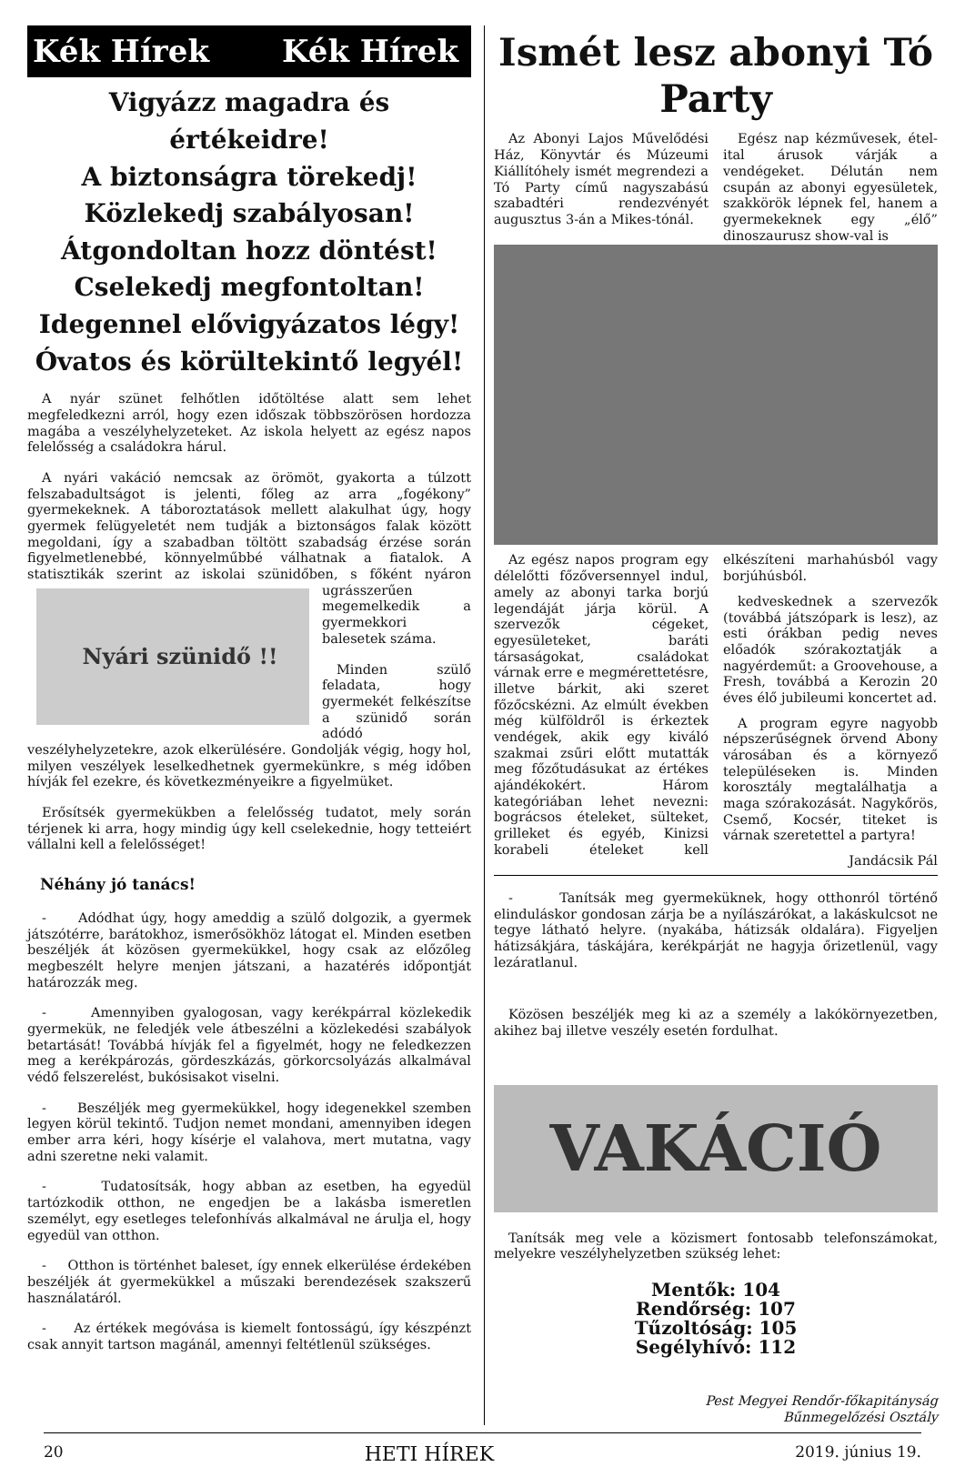Kék Hírek Kék Hírek
Vigyázz magadra és értékeidre!
A biztonságra törekedj!
Közlekedj szabályosan!
Átgondoltan hozz döntést!
Cselekedj megfontoltan!
Idegennel elővigyázatos légy!
Óvatos és körültekintő legyél!
A nyár szünet felhőtlen időtöltése alatt sem lehet megfeledkezni arról, hogy ezen időszak többszörösen hordozza magába a veszélyhelyzeteket. Az iskola helyett az egész napos felelősség a családokra hárul.
A nyári vakáció nemcsak az örömöt, gyakorta a túlzott felszabadultságot is jelenti, főleg az arra „fogékony” gyermekeknek. A táboroztatások mellett alakulhat úgy, hogy gyermek felügyeletét nem tudják a biztonságos falak között megoldani, így a szabadban töltött szabadság érzése során figyelmetlenebbé, könnyelműbbé válhatnak a fiatalok. A statisztikák szerint az iskolai szünidőben,
Nyári szünidő !!
s főként nyáron ugrásszerűen megemelkedik a gyermekkori balesetek száma.
Minden szülő feladata, hogy gyermekét felkészítse a szünidő során adódó veszélyhelyzetekre, azok elkerülésére. Gondolják végig, hogy hol, milyen veszélyek leselkedhetnek gyermekünkre, s még időben hívják fel ezekre, és következményeikre a figyelmüket.
Erősítsék gyermekükben a felelősség tudatot, mely során térjenek ki arra, hogy mindig úgy kell cselekednie, hogy tetteiért vállalni kell a felelősséget!
Néhány jó tanács!
- Adódhat úgy, hogy ameddig a szülő dolgozik, a gyermek játszótérre, barátokhoz, ismerősökhöz látogat el. Minden esetben beszéljék át közösen gyermekükkel, hogy csak az előzőleg megbeszélt helyre menjen játszani, a hazatérés időpontját határozzák meg.
- Amennyiben gyalogosan, vagy kerékpárral közlekedik gyermekük, ne feledjék vele átbeszélni a közlekedési szabályok betartását! Továbbá hívják fel a figyelmét, hogy ne feledkezzen meg a kerékpározás, gördeszkázás, görkorcsolyázás alkalmával védő felszerelést, bukósisakot viselni.
- Beszéljék meg gyermekükkel, hogy idegenekkel szemben legyen körül tekintő. Tudjon nemet mondani, amennyiben idegen ember arra kéri, hogy kísérje el valahova, mert mutatna, vagy adni szeretne neki valamit.
- Tudatosítsák, hogy abban az esetben, ha egyedül tartózkodik otthon, ne engedjen be a lakásba ismeretlen személyt, egy esetleges telefonhívás alkalmával ne árulja el, hogy egyedül van otthon.
- Otthon is történhet baleset, így ennek elkerülése érdekében beszéljék át gyermekükkel a műszaki berendezések szakszerű használatáról.
- Az értékek megóvása is kiemelt fontosságú, így készpénzt csak annyit tartson magánál, amennyi feltétlenül szükséges.
Ismét lesz abonyi Tó Party
Az Abonyi Lajos Művelődési Ház, Könyvtár és Múzeumi Kiállítóhely ismét megrendezi a Tó Party című nagyszabású szabadtéri rendezvényét augusztus 3-án a Mikes-tónál.
Egész nap kézművesek, étel-ital árusok várják a vendégeket. Délután nem csupán az abonyi egyesületek, szakkörök lépnek fel, hanem a gyermekeknek egy „élő” dinoszaurusz show-val is
Az egész napos program egy délelőtti főzőversennyel indul, amely az abonyi tarka borjú legendáját járja körül. A szervezők cégeket, egyesületeket, baráti társaságokat, családokat várnak erre e megmérettetésre, illetve bárkit, aki szeret főzőcskézni. Az elmúlt években még külföldről is érkeztek vendégek, akik egy kiváló szakmai zsűri előtt mutatták meg főzőtudásukat az értékes ajándékokért. Három kategóriában lehet nevezni: bográcsos ételeket, sülteket, grilleket és egyéb, Kinizsi korabeli ételeket kell elkészíteni marhahúsból vagy borjúhúsból.
kedveskednek a szervezők (továbbá játszópark is lesz), az esti órákban pedig neves előadók szórakoztatják a nagyérdeműt: a Groovehouse, a Fresh, továbbá a Kerozin 20 éves élő jubileumi koncertet ad.
A program egyre nagyobb népszerűségnek örvend Abony városában és a környező településeken is. Minden korosztály megtalálhatja a maga szórakozását. Nagykőrös, Csemő, Kocsér, titeket is várnak szeretettel a partyra!
Jandácsik Pál
- Tanítsák meg gyermeküknek, hogy otthonról történő elinduláskor gondosan zárja be a nyílászárókat, a lakáskulcsot ne tegye látható helyre. (nyakába, hátizsák oldalára). Figyeljen hátizsákjára, táskájára, kerékpárját ne hagyja őrizetlenül, vagy lezáratlanul.
Közösen beszéljék meg ki az a személy a lakókörnyezetben, akihez baj illetve veszély esetén fordulhat.
VAKÁCIÓ
Tanítsák meg vele a közismert fontosabb telefonszámokat, melyekre veszélyhelyzetben szükség lehet:
Mentők: 104
Rendőrség: 107
Tűzoltóság: 105
Segélyhívó: 112
Pest Megyei Rendőr-főkapitányság
Bűnmegelőzési Osztály
20 HETI HÍREK 2019. június 19.